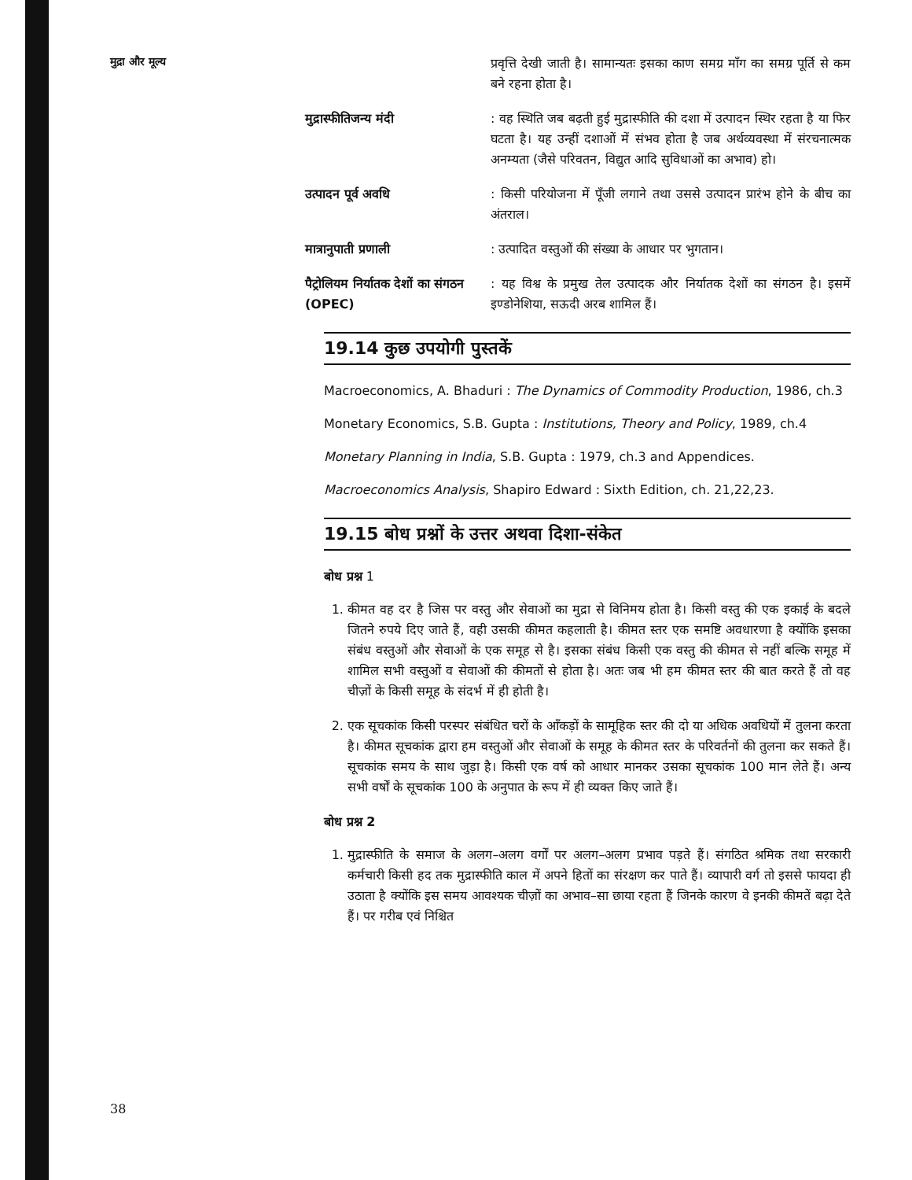मुद्रा और मूल्य
प्रवृत्ति देखी जाती है। सामान्यतः इसका काण समग्र माँग का समग्र पूर्ति से कम बने रहना होता है।
मुद्रास्फीतिजन्य मंदी : वह स्थिति जब बढ़ती हुई मुद्रास्फीति की दशा में उत्पादन स्थिर रहता है या फिर घटता है। यह उन्हीं दशाओं में संभव होता है जब अर्थव्यवस्था में संरचनात्मक अनम्यता (जैसे परिवतन, विद्युत आदि सुविधाओं का अभाव) हो।
उत्पादन पूर्व अवधि : किसी परियोजना में पूँजी लगाने तथा उससे उत्पादन प्रारंभ होने के बीच का अंतराल।
मात्रानुपाती प्रणाली : उत्पादित वस्तुओं की संख्या के आधार पर भुगतान।
पैट्रोलियम निर्यातक देशों का संगठन (OPEC)
: यह विश्व के प्रमुख तेल उत्पादक और निर्यातक देशों का संगठन है। इसमें इण्डोनेशिया, सऊदी अरब शामिल हैं।
19.14 कुछ उपयोगी पुस्तकें
Macroeconomics, A. Bhaduri : The Dynamics of Commodity Production, 1986, ch.3
Monetary Economics, S.B. Gupta : Institutions, Theory and Policy, 1989, ch.4
Monetary Planning in India, S.B. Gupta : 1979, ch.3 and Appendices.
Macroeconomics Analysis, Shapiro Edward : Sixth Edition, ch. 21,22,23.
19.15 बोध प्रश्नों के उत्तर अथवा दिशा-संकेत
बोध प्रश्न 1
1. कीमत वह दर है जिस पर वस्तु और सेवाओं का मुद्रा से विनिमय होता है। किसी वस्तु की एक इकाई के बदले जितने रुपये दिए जाते हैं, वही उसकी कीमत कहलाती है। कीमत स्तर एक समष्टि अवधारणा है क्योंकि इसका संबंध वस्तुओं और सेवाओं के एक समूह से है। इसका संबंध किसी एक वस्तु की कीमत से नहीं बल्कि समूह में शामिल सभी वस्तुओं व सेवाओं की कीमतों से होता है। अतः जब भी हम कीमत स्तर की बात करते हैं तो वह चीज़ों के किसी समूह के संदर्भ में ही होती है।
2. एक सूचकांक किसी परस्पर संबंधित चरों के आँकड़ों के सामूहिक स्तर की दो या अधिक अवधियों में तुलना करता है। कीमत सूचकांक द्वारा हम वस्तुओं और सेवाओं के समूह के कीमत स्तर के परिवर्तनों की तुलना कर सकते हैं। सूचकांक समय के साथ जुड़ा है। किसी एक वर्ष को आधार मानकर उसका सूचकांक 100 मान लेते हैं। अन्य सभी वर्षों के सूचकांक 100 के अनुपात के रूप में ही व्यक्त किए जाते हैं।
बोध प्रश्न 2
1. मुद्रास्फीति के समाज के अलग–अलग वर्गों पर अलग–अलग प्रभाव पड़ते हैं। संगठित श्रमिक तथा सरकारी कर्मचारी किसी हद तक मुद्रास्फीति काल में अपने हितों का संरक्षण कर पाते हैं। व्यापारी वर्ग तो इससे फायदा ही उठाता है क्योंकि इस समय आवश्यक चीज़ों का अभाव–सा छाया रहता हैं जिनके कारण वे इनकी कीमतें बढ़ा देते हैं। पर गरीब एवं निश्चित
38